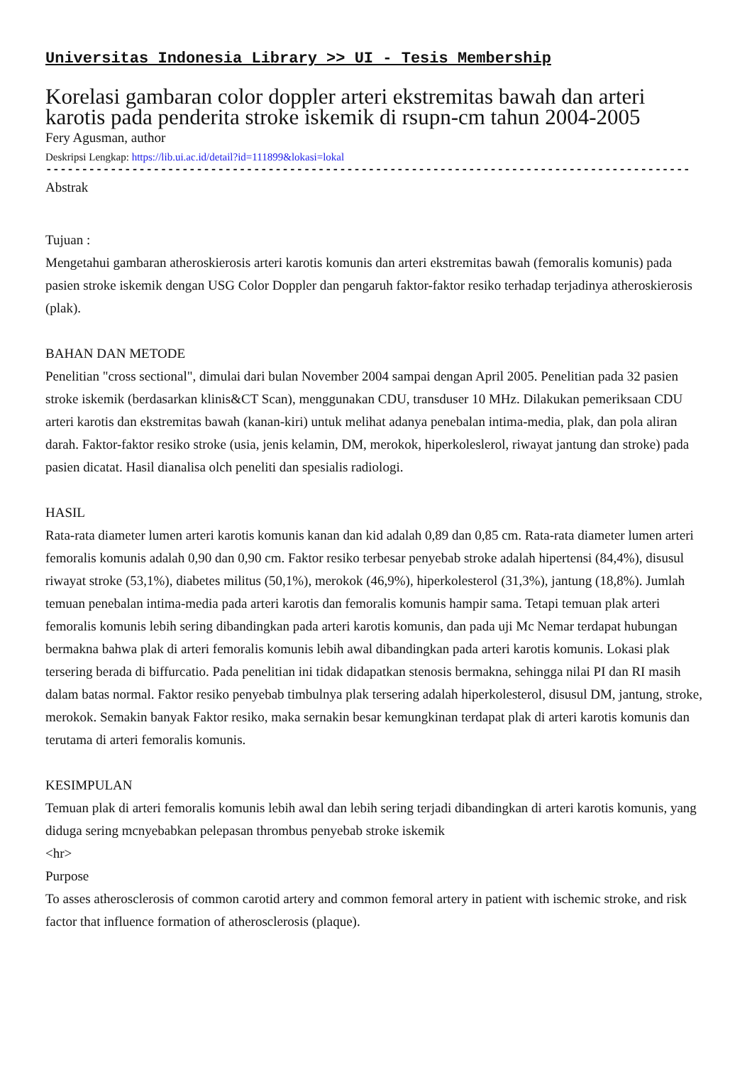Universitas Indonesia Library >> UI - Tesis Membership
Korelasi gambaran color doppler arteri ekstremitas bawah dan arteri karotis pada penderita stroke iskemik di rsupn-cm tahun 2004-2005
Fery Agusman, author
Deskripsi Lengkap: https://lib.ui.ac.id/detail?id=111899&lokasi=lokal
------------------------------------------------------------------------------------------
Abstrak
Tujuan :
Mengetahui gambaran atheroskierosis arteri karotis komunis dan arteri ekstremitas bawah (femoralis komunis) pada pasien stroke iskemik dengan USG Color Doppler dan pengaruh faktor-faktor resiko terhadap terjadinya atheroskierosis (plak).
BAHAN DAN METODE
Penelitian "cross sectional", dimulai dari bulan November 2004 sampai dengan April 2005. Penelitian pada 32 pasien stroke iskemik (berdasarkan klinis&CT Scan), menggunakan CDU, transduser 10 MHz. Dilakukan pemeriksaan CDU arteri karotis dan ekstremitas bawah (kanan-kiri) untuk melihat adanya penebalan intima-media, plak, dan pola aliran darah. Faktor-faktor resiko stroke (usia, jenis kelamin, DM, merokok, hiperkoleslerol, riwayat jantung dan stroke) pada pasien dicatat. Hasil dianalisa olch peneliti dan spesialis radiologi.
HASIL
Rata-rata diameter lumen arteri karotis komunis kanan dan kid adalah 0,89 dan 0,85 cm. Rata-rata diameter lumen arteri femoralis komunis adalah 0,90 dan 0,90 cm. Faktor resiko terbesar penyebab stroke adalah hipertensi (84,4%), disusul riwayat stroke (53,1%), diabetes militus (50,1%), merokok (46,9%), hiperkolesterol (31,3%), jantung (18,8%). Jumlah temuan penebalan intima-media pada arteri karotis dan femoralis komunis hampir sama. Tetapi temuan plak arteri femoralis komunis lebih sering dibandingkan pada arteri karotis komunis, dan pada uji Mc Nemar terdapat hubungan bermakna bahwa plak di arteri femoralis komunis lebih awal dibandingkan pada arteri karotis komunis. Lokasi plak tersering berada di biffurcatio. Pada penelitian ini tidak didapatkan stenosis bermakna, sehingga nilai PI dan RI masih dalam batas normal. Faktor resiko penyebab timbulnya plak tersering adalah hiperkolesterol, disusul DM, jantung, stroke, merokok. Semakin banyak Faktor resiko, maka sernakin besar kemungkinan terdapat plak di arteri karotis komunis dan terutama di arteri femoralis komunis.
KESIMPULAN
Temuan plak di arteri femoralis komunis lebih awal dan lebih sering terjadi dibandingkan di arteri karotis komunis, yang diduga sering mcnyebabkan pelepasan thrombus penyebab stroke iskemik
<hr>
Purpose
To asses atherosclerosis of common carotid artery and common femoral artery in patient with ischemic stroke, and risk factor that influence formation of atherosclerosis (plaque).